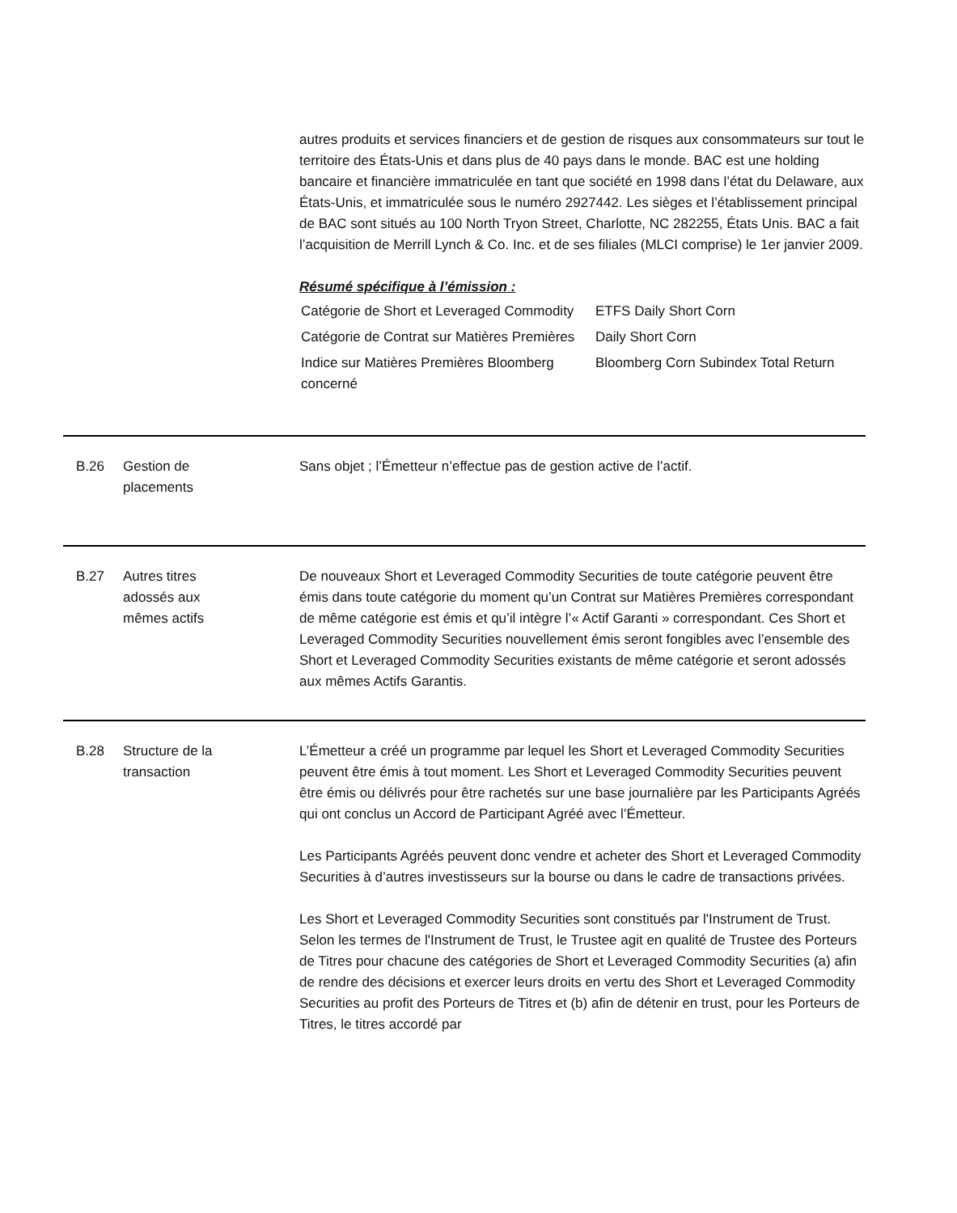autres produits et services financiers et de gestion de risques aux consommateurs sur tout le territoire des États-Unis et dans plus de 40 pays dans le monde. BAC est une holding bancaire et financière immatriculée en tant que société en 1998 dans l’état du Delaware, aux États-Unis, et immatriculée sous le numéro 2927442. Les sièges et l’établissement principal de BAC sont situés au 100 North Tryon Street, Charlotte, NC 282255, États Unis. BAC a fait l’acquisition de Merrill Lynch & Co. Inc. et de ses filiales (MLCI comprise) le 1er janvier 2009.
Résumé spécifique à l’émission :
| Catégorie de Short et Leveraged Commodity | ETFS Daily Short Corn |
| Catégorie de Contrat sur Matières Premières | Daily Short Corn |
| Indice sur Matières Premières Bloomberg concerné | Bloomberg Corn Subindex Total Return |
B.26 Gestion de
placements
Sans objet ; l’Émetteur n’effectue pas de gestion active de l’actif.
B.27 Autres titres
adossés aux
mêmes actifs
De nouveaux Short et Leveraged Commodity Securities de toute catégorie peuvent être émis dans toute catégorie du moment qu’un Contrat sur Matières Premières correspondant de même catégorie est émis et qu’il intègre l’« Actif Garanti » correspondant. Ces Short et Leveraged Commodity Securities nouvellement émis seront fongibles avec l’ensemble des Short et Leveraged Commodity Securities existants de même catégorie et seront adossés aux mêmes Actifs Garantis.
B.28 Structure de la
transaction
L’Émetteur a créé un programme par lequel les Short et Leveraged Commodity Securities peuvent être émis à tout moment. Les Short et Leveraged Commodity Securities peuvent être émis ou délivrés pour être rachetés sur une base journalière par les Participants Agréés qui ont conclus un Accord de Participant Agréé avec l’Émetteur.
Les Participants Agréés peuvent donc vendre et acheter des Short et Leveraged Commodity Securities à d’autres investisseurs sur la bourse ou dans le cadre de transactions privées.
Les Short et Leveraged Commodity Securities sont constitués par l'Instrument de Trust. Selon les termes de l'Instrument de Trust, le Trustee agit en qualité de Trustee des Porteurs de Titres pour chacune des catégories de Short et Leveraged Commodity Securities (a) afin de rendre des décisions et exercer leurs droits en vertu des Short et Leveraged Commodity Securities au profit des Porteurs de Titres et (b) afin de détenir en trust, pour les Porteurs de Titres, le titres accordé par